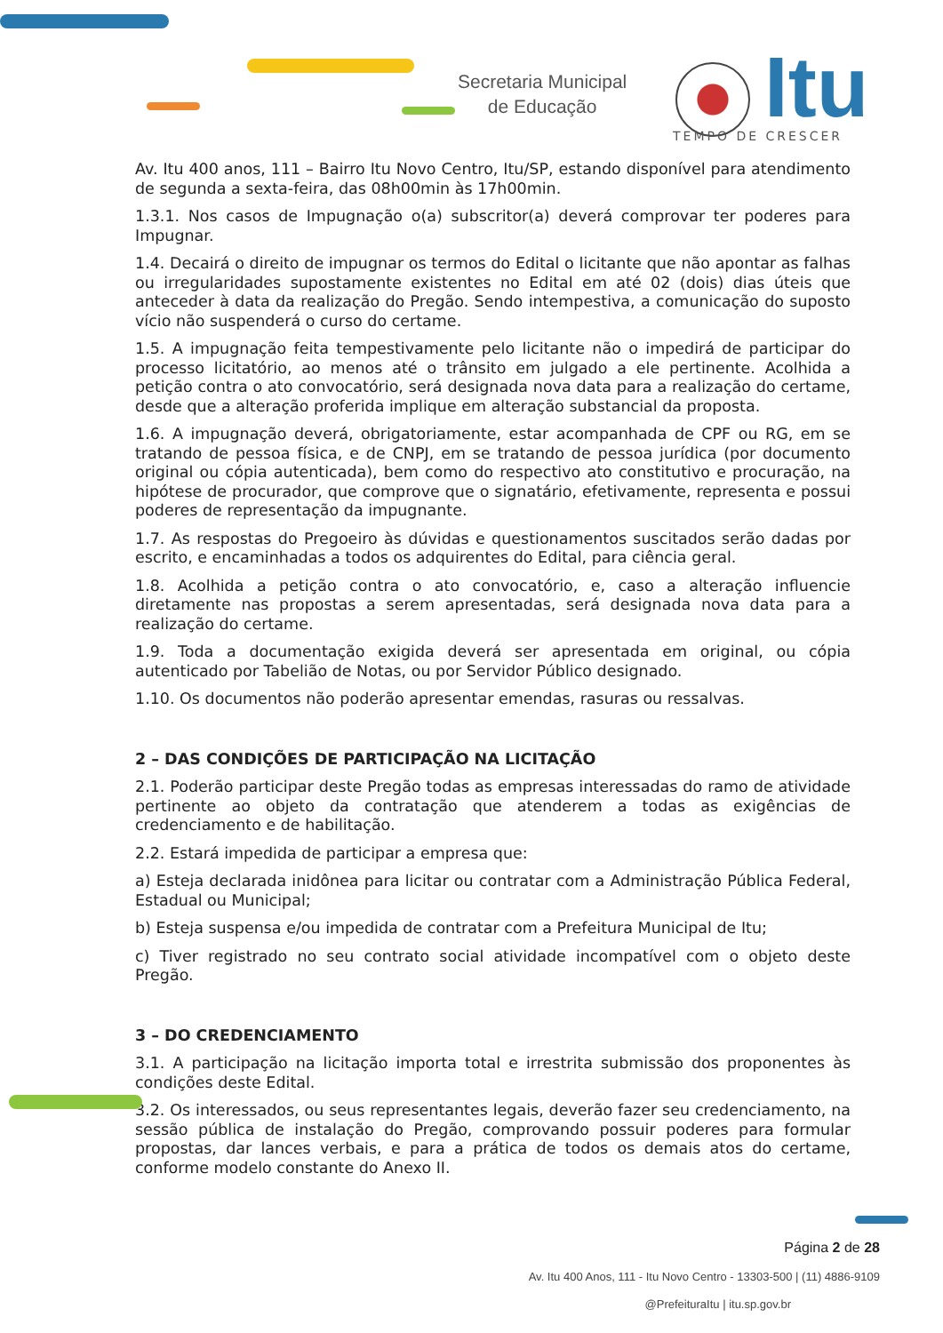Secretaria Municipal
de Educação
Itu
TEMPO DE CRESCER
Av. Itu 400 anos, 111 – Bairro Itu Novo Centro, Itu/SP, estando disponível para atendimento de segunda a sexta-feira, das 08h00min às 17h00min.
1.3.1. Nos casos de Impugnação o(a) subscritor(a) deverá comprovar ter poderes para Impugnar.
1.4. Decairá o direito de impugnar os termos do Edital o licitante que não apontar as falhas ou irregularidades supostamente existentes no Edital em até 02 (dois) dias úteis que anteceder à data da realização do Pregão. Sendo intempestiva, a comunicação do suposto vício não suspenderá o curso do certame.
1.5. A impugnação feita tempestivamente pelo licitante não o impedirá de participar do processo licitatório, ao menos até o trânsito em julgado a ele pertinente. Acolhida a petição contra o ato convocatório, será designada nova data para a realização do certame, desde que a alteração proferida implique em alteração substancial da proposta.
1.6. A impugnação deverá, obrigatoriamente, estar acompanhada de CPF ou RG, em se tratando de pessoa física, e de CNPJ, em se tratando de pessoa jurídica (por documento original ou cópia autenticada), bem como do respectivo ato constitutivo e procuração, na hipótese de procurador, que comprove que o signatário, efetivamente, representa e possui poderes de representação da impugnante.
1.7. As respostas do Pregoeiro às dúvidas e questionamentos suscitados serão dadas por escrito, e encaminhadas a todos os adquirentes do Edital, para ciência geral.
1.8. Acolhida a petição contra o ato convocatório, e, caso a alteração influencie diretamente nas propostas a serem apresentadas, será designada nova data para a realização do certame.
1.9. Toda a documentação exigida deverá ser apresentada em original, ou cópia autenticado por Tabelião de Notas, ou por Servidor Público designado.
1.10. Os documentos não poderão apresentar emendas, rasuras ou ressalvas.
2 – DAS CONDIÇÕES DE PARTICIPAÇÃO NA LICITAÇÃO
2.1. Poderão participar deste Pregão todas as empresas interessadas do ramo de atividade pertinente ao objeto da contratação que atenderem a todas as exigências de credenciamento e de habilitação.
2.2. Estará impedida de participar a empresa que:
a) Esteja declarada inidônea para licitar ou contratar com a Administração Pública Federal, Estadual ou Municipal;
b) Esteja suspensa e/ou impedida de contratar com a Prefeitura Municipal de Itu;
c) Tiver registrado no seu contrato social atividade incompatível com o objeto deste Pregão.
3 – DO CREDENCIAMENTO
3.1. A participação na licitação importa total e irrestrita submissão dos proponentes às condições deste Edital.
3.2. Os interessados, ou seus representantes legais, deverão fazer seu credenciamento, na sessão pública de instalação do Pregão, comprovando possuir poderes para formular propostas, dar lances verbais, e para a prática de todos os demais atos do certame, conforme modelo constante do Anexo II.
Página 2 de 28
Av. Itu 400 Anos, 111 - Itu Novo Centro - 13303-500 | (11) 4886-9109
@PrefeituraItu | itu.sp.gov.br